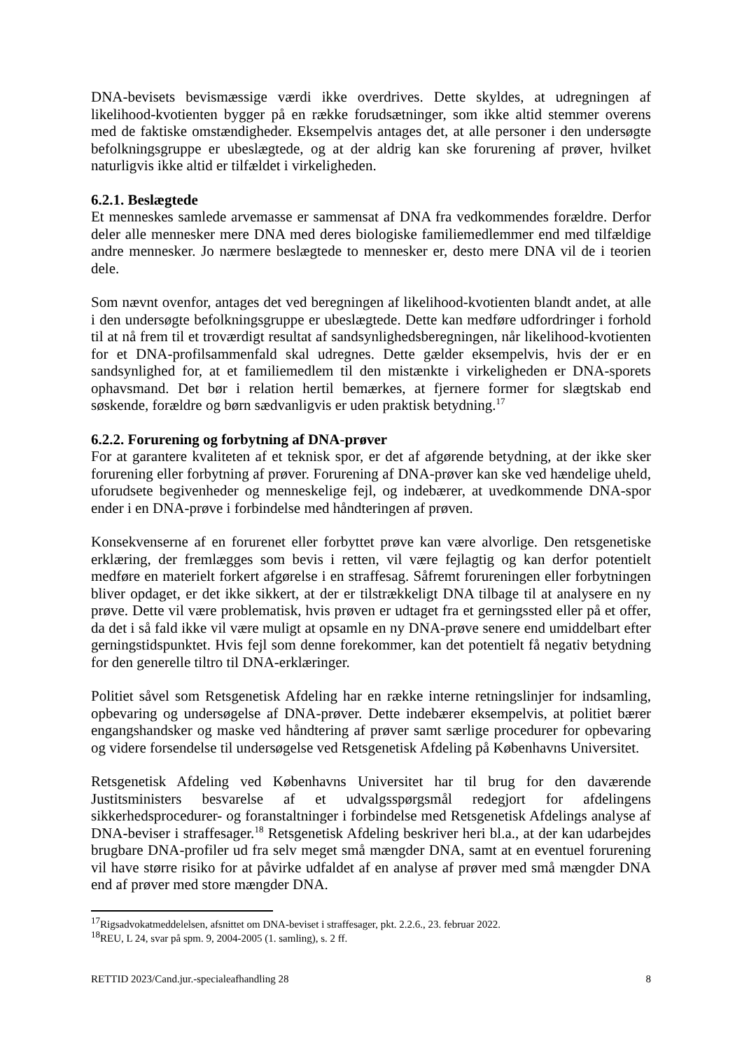DNA-bevisets bevismæssige værdi ikke overdrives. Dette skyldes, at udregningen af likelihood-kvotienten bygger på en række forudsætninger, som ikke altid stemmer overens med de faktiske omstændigheder. Eksempelvis antages det, at alle personer i den undersøgte befolkningsgruppe er ubeslægtede, og at der aldrig kan ske forurening af prøver, hvilket naturligvis ikke altid er tilfældet i virkeligheden.
6.2.1. Beslægtede
Et menneskes samlede arvemasse er sammensat af DNA fra vedkommendes forældre. Derfor deler alle mennesker mere DNA med deres biologiske familiemedlemmer end med tilfældige andre mennesker. Jo nærmere beslægtede to mennesker er, desto mere DNA vil de i teorien dele.
Som nævnt ovenfor, antages det ved beregningen af likelihood-kvotienten blandt andet, at alle i den undersøgte befolkningsgruppe er ubeslægtede. Dette kan medføre udfordringer i forhold til at nå frem til et troværdigt resultat af sandsynlighedsberegningen, når likelihood-kvotienten for et DNA-profilsammenfald skal udregnes. Dette gælder eksempelvis, hvis der er en sandsynlighed for, at et familiemedlem til den mistænkte i virkeligheden er DNA-sporets ophavsmand. Det bør i relation hertil bemærkes, at fjernere former for slægtskab end søskende, forældre og børn sædvanligvis er uden praktisk betydning.<sup>17</sup>
6.2.2. Forurening og forbytning af DNA-prøver
For at garantere kvaliteten af et teknisk spor, er det af afgørende betydning, at der ikke sker forurening eller forbytning af prøver. Forurening af DNA-prøver kan ske ved hændelige uheld, uforudsete begivenheder og menneskelige fejl, og indebærer, at uvedkommende DNA-spor ender i en DNA-prøve i forbindelse med håndteringen af prøven.
Konsekvenserne af en forurenet eller forbyttet prøve kan være alvorlige. Den retsgenetiske erklæring, der fremlægges som bevis i retten, vil være fejlagtig og kan derfor potentielt medføre en materielt forkert afgørelse i en straffesag. Såfremt forureningen eller forbytningen bliver opdaget, er det ikke sikkert, at der er tilstrækkeligt DNA tilbage til at analysere en ny prøve. Dette vil være problematisk, hvis prøven er udtaget fra et gerningssted eller på et offer, da det i så fald ikke vil være muligt at opsamle en ny DNA-prøve senere end umiddelbart efter gerningstidspunktet. Hvis fejl som denne forekommer, kan det potentielt få negativ betydning for den generelle tiltro til DNA-erklæringer.
Politiet såvel som Retsgenetisk Afdeling har en række interne retningslinjer for indsamling, opbevaring og undersøgelse af DNA-prøver. Dette indebærer eksempelvis, at politiet bærer engangshandsker og maske ved håndtering af prøver samt særlige procedurer for opbevaring og videre forsendelse til undersøgelse ved Retsgenetisk Afdeling på Københavns Universitet.
Retsgenetisk Afdeling ved Københavns Universitet har til brug for den daværende Justitsministers besvarelse af et udvalgsspørgsmål redegjort for afdelingens sikkerhedsprocedurer- og foranstaltninger i forbindelse med Retsgenetisk Afdelings analyse af DNA-beviser i straffesager.<sup>18</sup> Retsgenetisk Afdeling beskriver heri bl.a., at der kan udarbejdes brugbare DNA-profiler ud fra selv meget små mængder DNA, samt at en eventuel forurening vil have større risiko for at påvirke udfaldet af en analyse af prøver med små mængder DNA end af prøver med store mængder DNA.
<sup>17</sup> Rigsadvokatmeddelelsen, afsnittet om DNA-beviset i straffesager, pkt. 2.2.6., 23. februar 2022.
<sup>18</sup> REU, L 24, svar på spm. 9, 2004-2005 (1. samling), s. 2 ff.
RETTID 2023/Cand.jur.-specialeafhandling 28 8